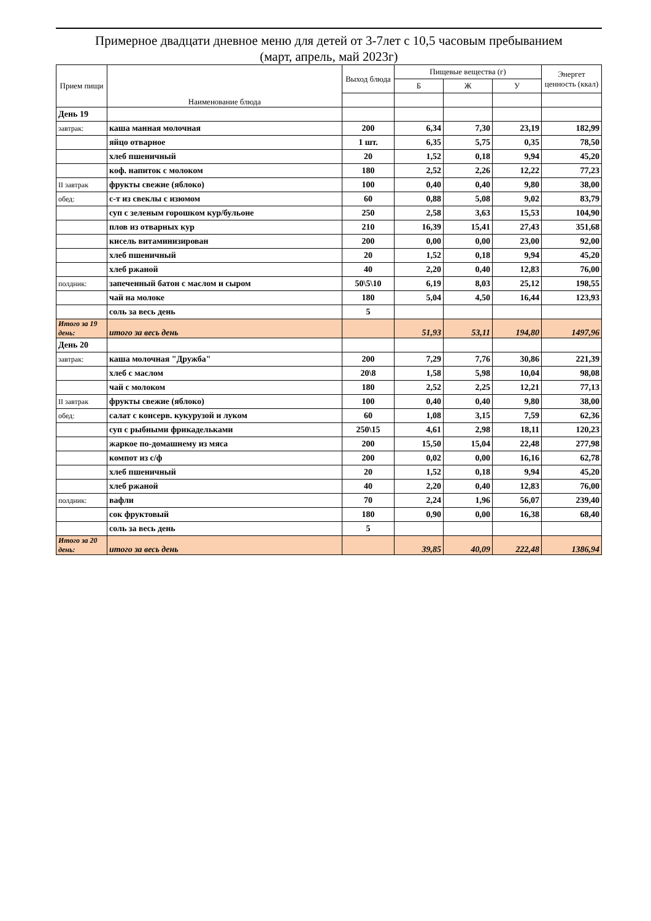Примерное двадцати дневное меню для детей от 3-7лет с 10,5 часовым пребыванием
(март, апрель, май 2023г)
| Прием пищи | Наименование блюда | Выход блюда | Пищевые вещества (г) | | | Энергет ценность (ккал) |
| --- | --- | --- | --- | --- | --- | --- |
| | | | Б | Ж | У | |
| День 19 | | | | | | |
| завтрак: | каша манная молочная | 200 | 6,34 | 7,30 | 23,19 | 182,99 |
| | яйцо отварное | 1 шт. | 6,35 | 5,75 | 0,35 | 78,50 |
| | хлеб пшеничный | 20 | 1,52 | 0,18 | 9,94 | 45,20 |
| | коф. напиток с молоком | 180 | 2,52 | 2,26 | 12,22 | 77,23 |
| II завтрак | фрукты свежие (яблоко) | 100 | 0,40 | 0,40 | 9,80 | 38,00 |
| обед: | с-т из свеклы с изюмом | 60 | 0,88 | 5,08 | 9,02 | 83,79 |
| | суп с зеленым горошком кур/бульоне | 250 | 2,58 | 3,63 | 15,53 | 104,90 |
| | плов из отварных кур | 210 | 16,39 | 15,41 | 27,43 | 351,68 |
| | кисель витаминизирован | 200 | 0,00 | 0,00 | 23,00 | 92,00 |
| | хлеб пшеничный | 20 | 1,52 | 0,18 | 9,94 | 45,20 |
| | хлеб ржаной | 40 | 2,20 | 0,40 | 12,83 | 76,00 |
| полдник: | запеченный батон с маслом и сыром | 50\5\10 | 6,19 | 8,03 | 25,12 | 198,55 |
| | чай на молоке | 180 | 5,04 | 4,50 | 16,44 | 123,93 |
| | соль за весь день | 5 | | | | |
| Итого за 19 день: | итого за весь день | | 51,93 | 53,11 | 194,80 | 1497,96 |
| День 20 | | | | | | |
| завтрак: | каша молочная "Дружба" | 200 | 7,29 | 7,76 | 30,86 | 221,39 |
| | хлеб с маслом | 20\8 | 1,58 | 5,98 | 10,04 | 98,08 |
| | чай с молоком | 180 | 2,52 | 2,25 | 12,21 | 77,13 |
| II завтрак | фрукты свежие (яблоко) | 100 | 0,40 | 0,40 | 9,80 | 38,00 |
| обед: | салат с консерв. кукурузой и луком | 60 | 1,08 | 3,15 | 7,59 | 62,36 |
| | суп с рыбными фрикадельками | 250\15 | 4,61 | 2,98 | 18,11 | 120,23 |
| | жаркое по-домашнему из мяса | 200 | 15,50 | 15,04 | 22,48 | 277,98 |
| | компот из с/ф | 200 | 0,02 | 0,00 | 16,16 | 62,78 |
| | хлеб пшеничный | 20 | 1,52 | 0,18 | 9,94 | 45,20 |
| | хлеб ржаной | 40 | 2,20 | 0,40 | 12,83 | 76,00 |
| полдник: | вафли | 70 | 2,24 | 1,96 | 56,07 | 239,40 |
| | сок фруктовый | 180 | 0,90 | 0,00 | 16,38 | 68,40 |
| | соль за весь день | 5 | | | | |
| Итого за 20 день: | итого за весь день | | 39,85 | 40,09 | 222,48 | 1386,94 |